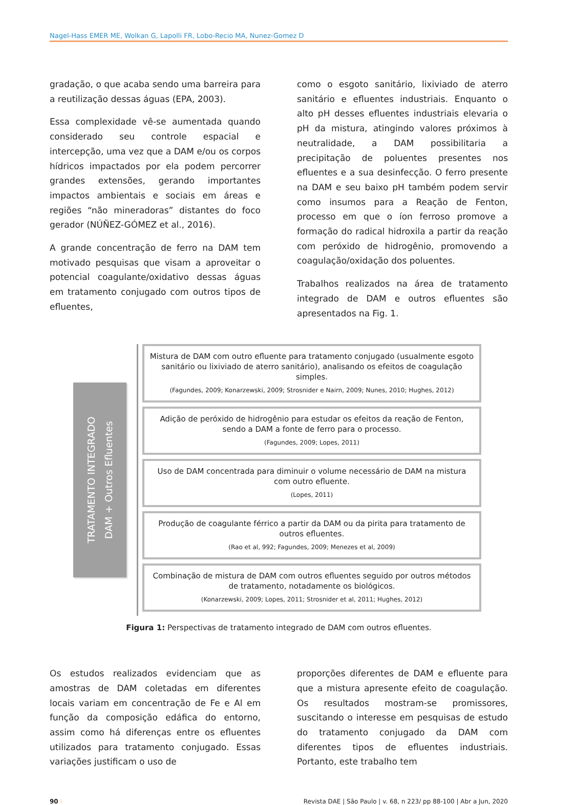Nagel-Hass EMER ME, Wolkan G, Lapolli FR, Lobo-Recio MA, Nunez-Gomez D
gradação, o que acaba sendo uma barreira para a reutilização dessas águas (EPA, 2003).
Essa complexidade vê-se aumentada quando considerado seu controle espacial e intercepção, uma vez que a DAM e/ou os corpos hídricos impactados por ela podem percorrer grandes extensões, gerando importantes impactos ambientais e sociais em áreas e regiões “não mineradoras” distantes do foco gerador (NÚÑEZ-GÓMEZ et al., 2016).
A grande concentração de ferro na DAM tem motivado pesquisas que visam a aproveitar o potencial coagulante/oxidativo dessas águas em tratamento conjugado com outros tipos de efluentes,
como o esgoto sanitário, lixiviado de aterro sanitário e efluentes industriais. Enquanto o alto pH desses efluentes industriais elevaria o pH da mistura, atingindo valores próximos à neutralidade, a DAM possibilitaria a precipitação de poluentes presentes nos efluentes e a sua desinfecção. O ferro presente na DAM e seu baixo pH também podem servir como insumos para a Reação de Fenton, processo em que o íon ferroso promove a formação do radical hidroxila a partir da reação com peróxido de hidrogênio, promovendo a coagulação/oxidação dos poluentes.
Trabalhos realizados na área de tratamento integrado de DAM e outros efluentes são apresentados na Fig. 1.
TRATAMENTO INTEGRADO
DAM + Outros Efluentes
Mistura de DAM com outro efluente para tratamento conjugado (usualmente esgoto sanitário ou lixiviado de aterro sanitário), analisando os efeitos de coagulação simples.
(Fagundes, 2009; Konarzewski, 2009; Strosnider e Nairn, 2009; Nunes, 2010; Hughes, 2012)
Adição de peróxido de hidrogênio para estudar os efeitos da reação de Fenton, sendo a DAM a fonte de ferro para o processo.
(Fagundes, 2009; Lopes, 2011)
Uso de DAM concentrada para diminuir o volume necessário de DAM na mistura com outro efluente.
(Lopes, 2011)
Produção de coagulante férrico a partir da DAM ou da pirita para tratamento de outros efluentes.
(Rao et al, 992; Fagundes, 2009; Menezes et al, 2009)
Combinação de mistura de DAM com outros efluentes seguido por outros métodos de tratamento, notadamente os biológicos.
(Konarzewski, 2009; Lopes, 2011; Strosnider et al, 2011; Hughes, 2012)
Figura 1: Perspectivas de tratamento integrado de DAM com outros efluentes.
Os estudos realizados evidenciam que as amostras de DAM coletadas em diferentes locais variam em concentração de Fe e Al em função da composição edáfica do entorno, assim como há diferenças entre os efluentes utilizados para tratamento conjugado. Essas variações justificam o uso de
proporções diferentes de DAM e efluente para que a mistura apresente efeito de coagulação. Os resultados mostram-se promissores, suscitando o interesse em pesquisas de estudo do tratamento conjugado da DAM com diferentes tipos de efluentes industriais. Portanto, este trabalho tem
90 ⁝ Revista DAE | São Paulo | v. 68, n 223/ pp 88-100 | Abr a Jun, 2020